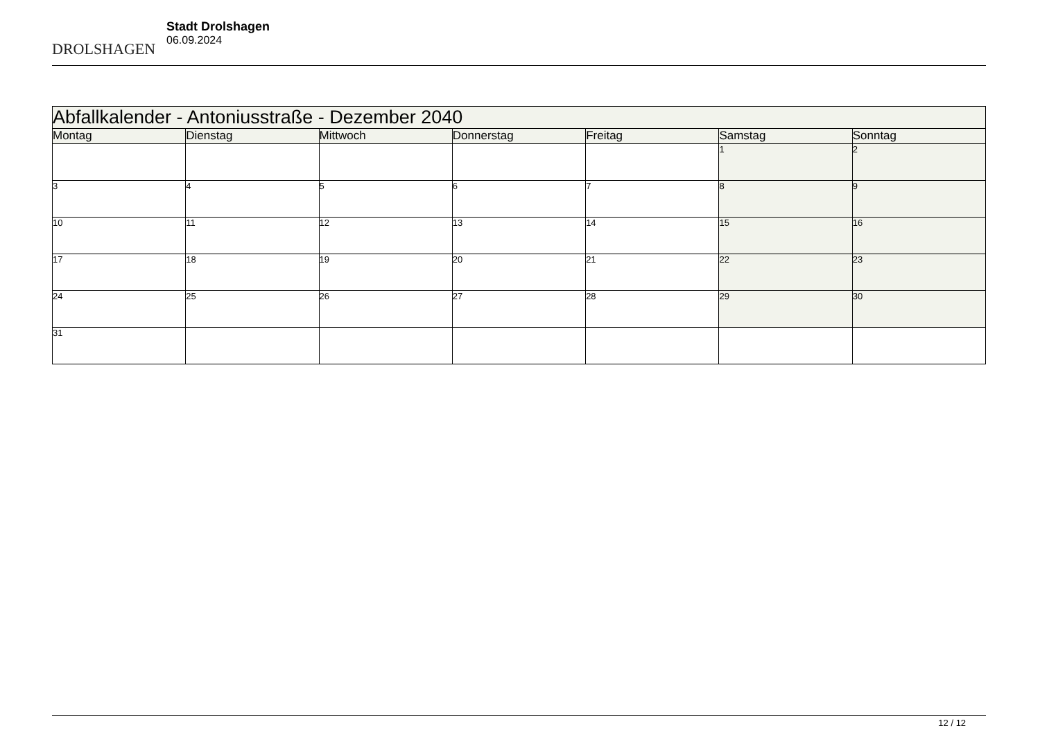DROLSHAGEN
Stadt Drolshagen
06.09.2024
| Abfallkalender - Antoniusstraße - Dezember 2040 | | | | | | |
| --- | --- | --- | --- | --- | --- | --- |
| Montag | Dienstag | Mittwoch | Donnerstag | Freitag | Samstag | Sonntag |
| | | | | | 1 | 2 |
| 3 | 4 | 5 | 6 | 7 | 8 | 9 |
| 10 | 11 | 12 | 13 | 14 | 15 | 16 |
| 17 | 18 | 19 | 20 | 21 | 22 | 23 |
| 24 | 25 | 26 | 27 | 28 | 29 | 30 |
| 31 | | | | | | |
12 / 12